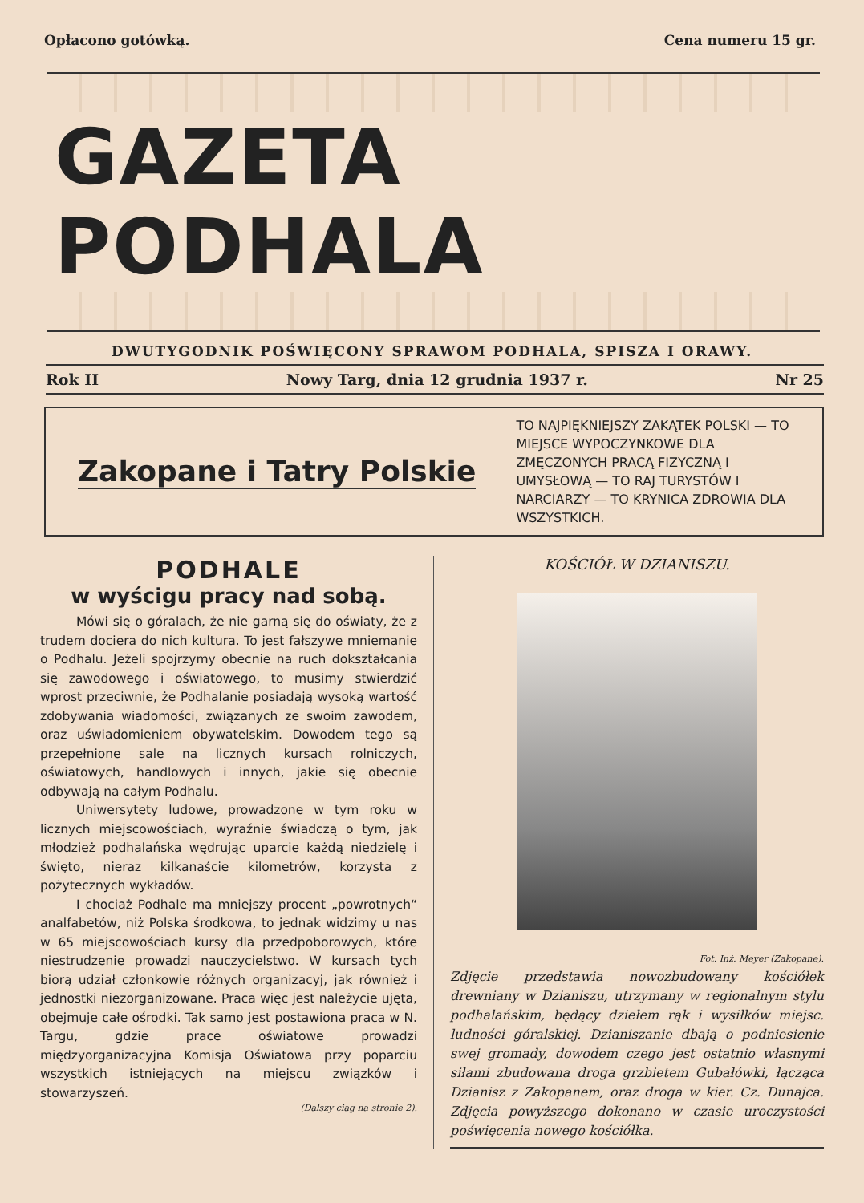Opłacono gotówką. Cena numeru 15 gr.
GAZETA PODHALA
DWUTYGODNIK POŚWIĘCONY SPRAWOM PODHALA, SPISZA I ORAWY.
Rok II Nowy Targ, dnia 12 grudnia 1937 r. Nr 25
Zakopane i Tatry Polskie
TO NAJPIĘKNIEJSZY ZAKĄTEK POLSKI — TO MIEJSCE WYPOCZYNKOWE DLA ZMĘCZONYCH PRACĄ FIZYCZNĄ I UMYSŁOWĄ — TO RAJ TURYSTÓW I NARCIARZY — TO KRYNICA ZDROWIA DLA WSZYSTKICH.
PODHALE
w wyścigu pracy nad sobą.
Mówi się o góralach, że nie garną się do oświaty, że z trudem dociera do nich kultura. To jest fałszywe mniemanie o Podhalu. Jeżeli spojrzymy obecnie na ruch dokształcania się zawodowego i oświatowego, to musimy stwierdzić wprost przeciwnie, że Podhalanie posiadają wysoką wartość zdobywania wiadomości, związanych ze swoim zawodem, oraz uświadomieniem obywatelskim. Dowodem tego są przepełnione sale na licznych kursach rolniczych, oświatowych, handlowych i innych, jakie się obecnie odbywają na całym Podhalu.
Uniwersytety ludowe, prowadzone w tym roku w licznych miejscowościach, wyraźnie świadczą o tym, jak młodzież podhalańska wędrując uparcie każdą niedzielę i święto, nieraz kilkanaście kilometrów, korzysta z pożytecznych wykładów.
I chociaż Podhale ma mniejszy procent „powrotnych“ analfabetów, niż Polska środkowa, to jednak widzimy u nas w 65 miejscowościach kursy dla przedpoborowych, które niestrudzenie prowadzi nauczycielstwo. W kursach tych biorą udział członkowie różnych organizacyj, jak również i jednostki niezorganizowane. Praca więc jest należycie ujęta, obejmuje całe ośrodki. Tak samo jest postawiona praca w N. Targu, gdzie prace oświatowe prowadzi międzyorganizacyjna Komisja Oświatowa przy poparciu wszystkich istniejących na miejscu związków i stowarzyszeń.
(Dalszy ciąg na stronie 2).
KOŚCIÓŁ W DZIANISZU.
Fot. Inż. Meyer (Zakopane).
Zdjęcie przedstawia nowozbudowany kościółek drewniany w Dzianiszu, utrzymany w regionalnym stylu podhalańskim, będący dziełem rąk i wysiłków miejsc. ludności góralskiej. Dzianiszanie dbają o podniesienie swej gromady, dowodem czego jest ostatnio własnymi siłami zbudowana droga grzbietem Gubałówki, łącząca Dzianisz z Zakopanem, oraz droga w kier. Cz. Dunajca. Zdjęcia powyższego dokonano w czasie uroczystości poświęcenia nowego kościółka.